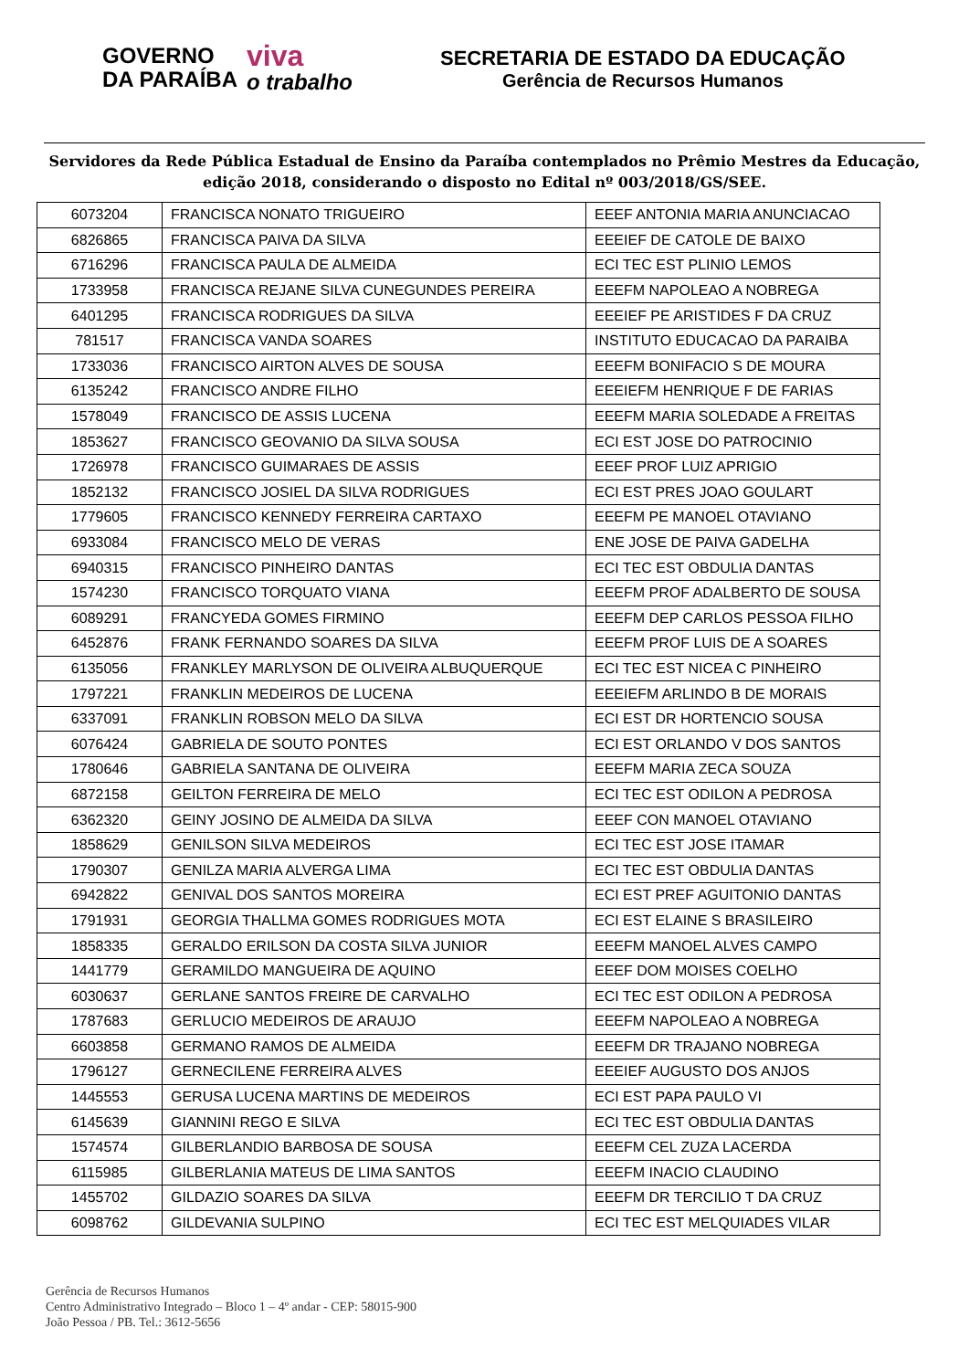GOVERNO
DA PARAÍBA
viva
o trabalho
SECRETARIA DE ESTADO DA EDUCAÇÃO
Gerência de Recursos Humanos
Servidores da Rede Pública Estadual de Ensino da Paraíba contemplados no Prêmio Mestres da Educação, edição 2018, considerando o disposto no Edital nº 003/2018/GS/SEE.
| 6073204 | FRANCISCA NONATO TRIGUEIRO | EEEF ANTONIA MARIA ANUNCIACAO |
| 6826865 | FRANCISCA PAIVA DA SILVA | EEEIEF DE CATOLE DE BAIXO |
| 6716296 | FRANCISCA PAULA DE ALMEIDA | ECI TEC EST PLINIO LEMOS |
| 1733958 | FRANCISCA REJANE SILVA CUNEGUNDES PEREIRA | EEEFM NAPOLEAO A NOBREGA |
| 6401295 | FRANCISCA RODRIGUES DA SILVA | EEEIEF PE ARISTIDES F DA CRUZ |
| 781517 | FRANCISCA VANDA SOARES | INSTITUTO EDUCACAO DA PARAIBA |
| 1733036 | FRANCISCO AIRTON ALVES DE SOUSA | EEEFM BONIFACIO S DE MOURA |
| 6135242 | FRANCISCO ANDRE FILHO | EEEIEFM HENRIQUE F DE FARIAS |
| 1578049 | FRANCISCO DE ASSIS LUCENA | EEEFM MARIA SOLEDADE A FREITAS |
| 1853627 | FRANCISCO GEOVANIO DA SILVA SOUSA | ECI EST JOSE DO PATROCINIO |
| 1726978 | FRANCISCO GUIMARAES DE ASSIS | EEEF PROF LUIZ APRIGIO |
| 1852132 | FRANCISCO JOSIEL DA SILVA RODRIGUES | ECI EST PRES JOAO GOULART |
| 1779605 | FRANCISCO KENNEDY FERREIRA CARTAXO | EEEFM PE MANOEL OTAVIANO |
| 6933084 | FRANCISCO MELO DE VERAS | ENE JOSE DE PAIVA GADELHA |
| 6940315 | FRANCISCO PINHEIRO DANTAS | ECI TEC EST OBDULIA DANTAS |
| 1574230 | FRANCISCO TORQUATO VIANA | EEEFM PROF ADALBERTO DE SOUSA |
| 6089291 | FRANCYEDA GOMES FIRMINO | EEEFM DEP CARLOS PESSOA FILHO |
| 6452876 | FRANK FERNANDO SOARES DA SILVA | EEEFM PROF LUIS DE A SOARES |
| 6135056 | FRANKLEY MARLYSON DE OLIVEIRA ALBUQUERQUE | ECI TEC EST NICEA C PINHEIRO |
| 1797221 | FRANKLIN MEDEIROS DE LUCENA | EEEIEFM ARLINDO B DE MORAIS |
| 6337091 | FRANKLIN ROBSON MELO DA SILVA | ECI EST DR HORTENCIO SOUSA |
| 6076424 | GABRIELA DE SOUTO PONTES | ECI EST ORLANDO V DOS SANTOS |
| 1780646 | GABRIELA SANTANA DE OLIVEIRA | EEEFM MARIA ZECA SOUZA |
| 6872158 | GEILTON FERREIRA DE MELO | ECI TEC EST ODILON A PEDROSA |
| 6362320 | GEINY JOSINO DE ALMEIDA DA SILVA | EEEF CON MANOEL OTAVIANO |
| 1858629 | GENILSON SILVA MEDEIROS | ECI TEC EST JOSE ITAMAR |
| 1790307 | GENILZA MARIA ALVERGA LIMA | ECI TEC EST OBDULIA DANTAS |
| 6942822 | GENIVAL DOS SANTOS MOREIRA | ECI EST PREF AGUITONIO DANTAS |
| 1791931 | GEORGIA THALLMA GOMES RODRIGUES MOTA | ECI EST ELAINE S BRASILEIRO |
| 1858335 | GERALDO ERILSON DA COSTA SILVA JUNIOR | EEEFM MANOEL ALVES CAMPO |
| 1441779 | GERAMILDO MANGUEIRA DE AQUINO | EEEF DOM MOISES COELHO |
| 6030637 | GERLANE SANTOS FREIRE DE CARVALHO | ECI TEC EST ODILON A PEDROSA |
| 1787683 | GERLUCIO MEDEIROS DE ARAUJO | EEEFM NAPOLEAO A NOBREGA |
| 6603858 | GERMANO RAMOS DE ALMEIDA | EEEFM DR TRAJANO NOBREGA |
| 1796127 | GERNECILENE FERREIRA ALVES | EEEIEF AUGUSTO DOS ANJOS |
| 1445553 | GERUSA LUCENA MARTINS DE MEDEIROS | ECI EST PAPA PAULO VI |
| 6145639 | GIANNINI REGO E SILVA | ECI TEC EST OBDULIA DANTAS |
| 1574574 | GILBERLANDIO BARBOSA DE SOUSA | EEEFM CEL ZUZA LACERDA |
| 6115985 | GILBERLANIA MATEUS DE LIMA SANTOS | EEEFM INACIO CLAUDINO |
| 1455702 | GILDAZIO SOARES DA SILVA | EEEFM DR TERCILIO T DA CRUZ |
| 6098762 | GILDEVANIA SULPINO | ECI TEC EST MELQUIADES VILAR |
Gerência de Recursos Humanos
Centro Administrativo Integrado – Bloco 1 – 4º andar - CEP: 58015-900
João Pessoa / PB. Tel.: 3612-5656